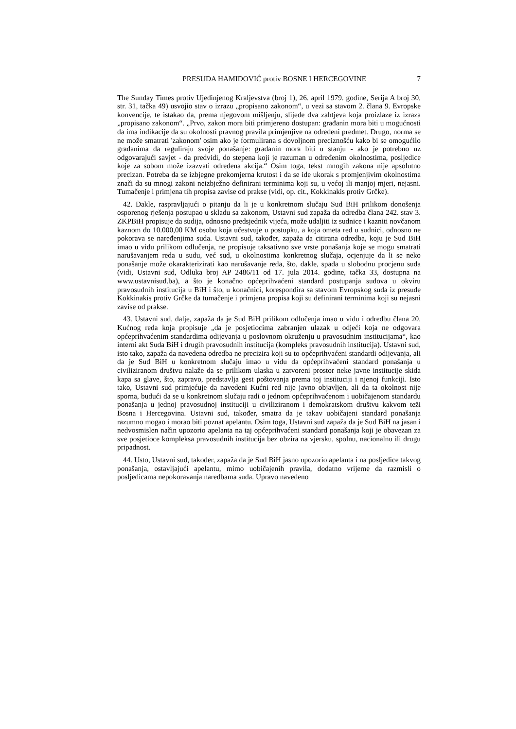PRESUDA HAMIDOVIĆ protiv BOSNE I HERCEGOVINE 7
The Sunday Times protiv Ujedinjenog Kraljevstva (broj 1), 26. april 1979. godine, Serija A broj 30, str. 31, tačka 49) usvojio stav o izrazu „propisano zakonom“, u vezi sa stavom 2. člana 9. Evropske konvencije, te istakao da, prema njegovom mišljenju, slijede dva zahtjeva koja proizlaze iz izraza „propisano zakonom“. „Prvo, zakon mora biti primjereno dostupan: građanin mora biti u mogućnosti da ima indikacije da su okolnosti pravnog pravila primjenjive na određeni predmet. Drugo, norma se ne može smatrati 'zakonom' osim ako je formulirana s dovoljnom preciznošću kako bi se omogućilo građanima da reguliraju svoje ponašanje: građanin mora biti u stanju - ako je potrebno uz odgovarajući savjet - da predvidi, do stepena koji je razuman u određenim okolnostima, posljedice koje za sobom može izazvati određena akcija.“ Osim toga, tekst mnogih zakona nije apsolutno precizan. Potreba da se izbjegne prekomjerna krutost i da se ide ukorak s promjenjivim okolnostima znači da su mnogi zakoni neizbježno definirani terminima koji su, u većoj ili manjoj mjeri, nejasni. Tumačenje i primjena tih propisa zavise od prakse (vidi, op. cit., Kokkinakis protiv Grčke).
42. Dakle, raspravljajući o pitanju da li je u konkretnom slučaju Sud BiH prilikom donošenja osporenog rješenja postupao u skladu sa zakonom, Ustavni sud zapaža da odredba člana 242. stav 3. ZKPBiH propisuje da sudija, odnosno predsjednik vijeća, može udaljiti iz sudnice i kazniti novčanom kaznom do 10.000,00 KM osobu koja učestvuje u postupku, a koja ometa red u sudnici, odnosno ne pokorava se naređenjima suda. Ustavni sud, također, zapaža da citirana odredba, koju je Sud BiH imao u vidu prilikom odlučenja, ne propisuje taksativno sve vrste ponašanja koje se mogu smatrati narušavanjem reda u sudu, već sud, u okolnostima konkretnog slučaja, ocjenjuje da li se neko ponašanje može okarakterizirati kao narušavanje reda, što, dakle, spada u slobodnu procjenu suda (vidi, Ustavni sud, Odluka broj AP 2486/11 od 17. jula 2014. godine, tačka 33, dostupna na www.ustavnisud.ba), a što je konačno općeprihvaćeni standard postupanja sudova u okviru pravosudnih institucija u BiH i što, u konačnici, korespondira sa stavom Evropskog suda iz presude Kokkinakis protiv Grčke da tumačenje i primjena propisa koji su definirani terminima koji su nejasni zavise od prakse.
43. Ustavni sud, dalje, zapaža da je Sud BiH prilikom odlučenja imao u vidu i odredbu člana 20. Kućnog reda koja propisuje „da je posjetiocima zabranjen ulazak u odjeći koja ne odgovara općeprihvaćenim standardima odijevanja u poslovnom okruženju u pravosudnim institucijama“, kao interni akt Suda BiH i drugih pravosudnih institucija (kompleks pravosudnih institucija). Ustavni sud, isto tako, zapaža da navedena odredba ne precizira koji su to općeprihvaćeni standardi odijevanja, ali da je Sud BiH u konkretnom slučaju imao u vidu da općeprihvaćeni standard ponašanja u civiliziranom društvu nalaže da se prilikom ulaska u zatvoreni prostor neke javne institucije skida kapa sa glave, što, zapravo, predstavlja gest poštovanja prema toj instituciji i njenoj funkciji. Isto tako, Ustavni sud primjećuje da navedeni Kućni red nije javno objavljen, ali da ta okolnost nije sporna, budući da se u konkretnom slučaju radi o jednom općeprihvaćenom i uobičajenom standardu ponašanja u jednoj pravosudnoj instituciji u civiliziranom i demokratskom društvu kakvom teži Bosna i Hercegovina. Ustavni sud, također, smatra da je takav uobičajeni standard ponašanja razumno mogao i morao biti poznat apelantu. Osim toga, Ustavni sud zapaža da je Sud BiH na jasan i nedvosmislen način upozorio apelanta na taj općeprihvaćeni standard ponašanja koji je obavezan za sve posjetioce kompleksa pravosudnih institucija bez obzira na vjersku, spolnu, nacionalnu ili drugu pripadnost.
44. Usto, Ustavni sud, također, zapaža da je Sud BiH jasno upozorio apelanta i na posljedice takvog ponašanja, ostavljajući apelantu, mimo uobičajenih pravila, dodatno vrijeme da razmisli o posljedicama nepokoravanja naredbama suda. Upravo navedeno